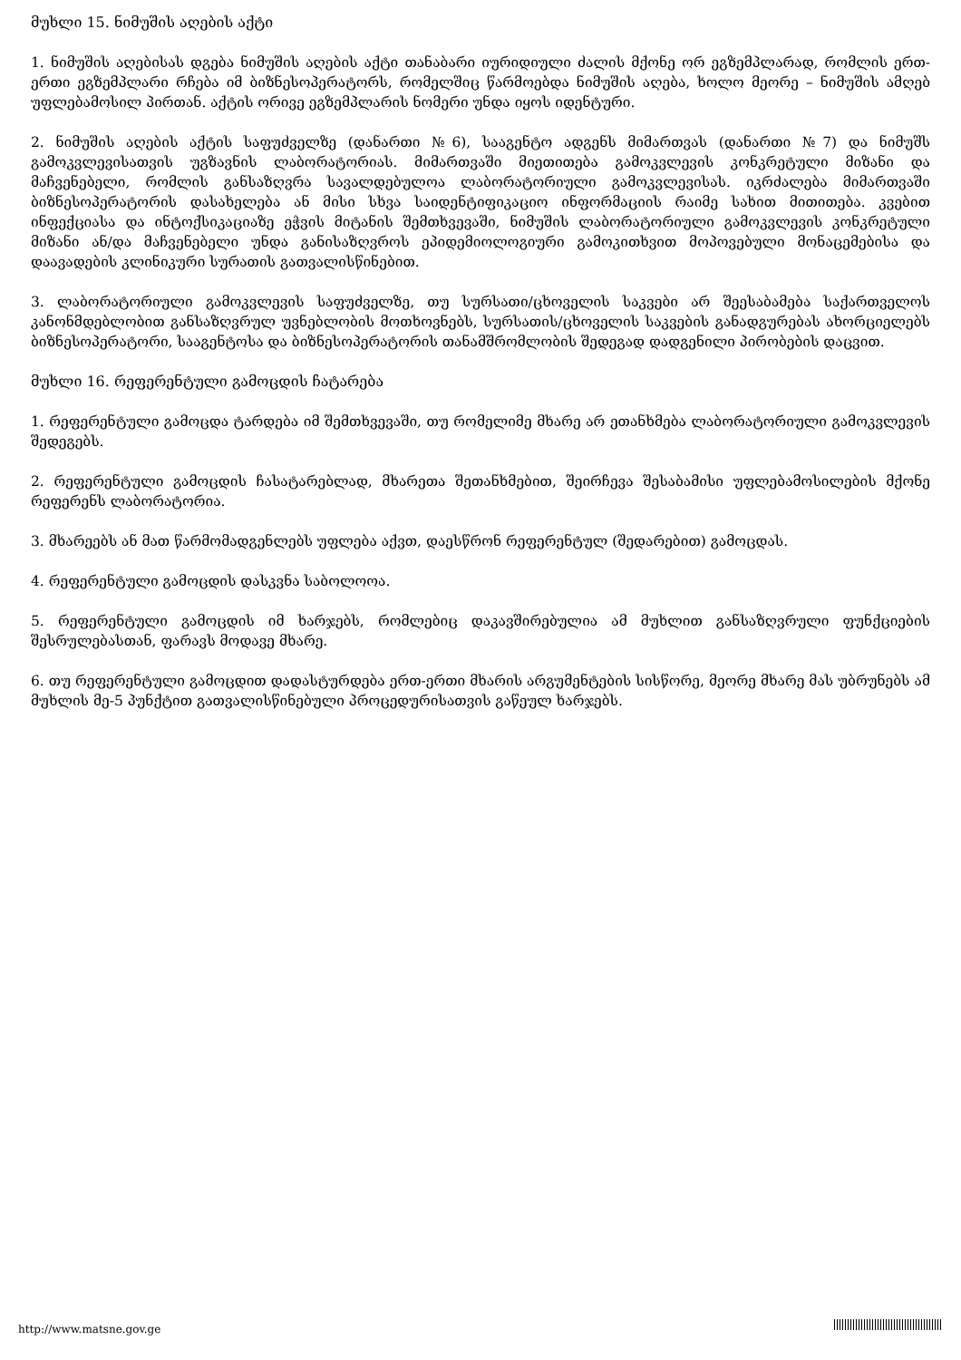მუხლი 15. ნიმუშის აღების აქტი
1. ნიმუშის აღებისას დგება ნიმუშის აღების აქტი თანაბარი იურიდიული ძალის მქონე ორ ეგზემპლარად, რომლის ერთ-ერთი ეგზემპლარი რჩება იმ ბიზნესოპერატორს, რომელშიც წარმოებდა ნიმუშის აღება, ხოლო მეორე – ნიმუშის ამღებ უფლებამოსილ პირთან. აქტის ორივე ეგზემპლარის ნომერი უნდა იყოს იდენტური.
2. ნიმუშის აღების აქტის საფუძველზე (დანართი №6), სააგენტო ადგენს მიმართვას (დანართი №7) და ნიმუშს გამოკვლევისათვის უგზავნის ლაბორატორიას. მიმართვაში მიეთითება გამოკვლევის კონკრეტული მიზანი და მაჩვენებელი, რომლის განსაზღვრა სავალდებულოა ლაბორატორიული გამოკვლევისას. იკრძალება მიმართვაში ბიზნესოპერატორის დასახელება ან მისი სხვა საიდენტიფიკაციო ინფორმაციის რაიმე სახით მითითება. კვებით ინფექციასა და ინტოქსიკაციაზე ეჭვის მიტანის შემთხვევაში, ნიმუშის ლაბორატორიული გამოკვლევის კონკრეტული მიზანი ან/და მაჩვენებელი უნდა განისაზღვროს ეპიდემიოლოგიური გამოკითხვით მოპოვებული მონაცემებისა და დაავადების კლინიკური სურათის გათვალისწინებით.
3. ლაბორატორიული გამოკვლევის საფუძველზე, თუ სურსათი/ცხოველის საკვები არ შეესაბამება საქართველოს კანონმდებლობით განსაზღვრულ უვნებლობის მოთხოვნებს, სურსათის/ცხოველის საკვების განადგურებას ახორციელებს ბიზნესოპერატორი, სააგენტოსა და ბიზნესოპერატორის თანამშრომლობის შედეგად დადგენილი პირობების დაცვით.
მუხლი 16. რეფერენტული გამოცდის ჩატარება
1. რეფერენტული გამოცდა ტარდება იმ შემთხვევაში, თუ რომელიმე მხარე არ ეთანხმება ლაბორატორიული გამოკვლევის შედეგებს.
2. რეფერენტული გამოცდის ჩასატარებლად, მხარეთა შეთანხმებით, შეირჩევა შესაბამისი უფლებამოსილების მქონე რეფერენს ლაბორატორია.
3. მხარეებს ან მათ წარმომადგენლებს უფლება აქვთ, დაესწრონ რეფერენტულ (შედარებით) გამოცდას.
4. რეფერენტული გამოცდის დასკვნა საბოლოოა.
5. რეფერენტული გამოცდის იმ ხარჯებს, რომლებიც დაკავშირებულია ამ მუხლით განსაზღვრული ფუნქციების შესრულებასთან, ფარავს მოდავე მხარე.
6. თუ რეფერენტული გამოცდით დადასტურდება ერთ-ერთი მხარის არგუმენტების სისწორე, მეორე მხარე მას უბრუნებს ამ მუხლის მე-5 პუნქტით გათვალისწინებული პროცედურისათვის გაწეულ ხარჯებს.
http://www.matsne.gov.ge